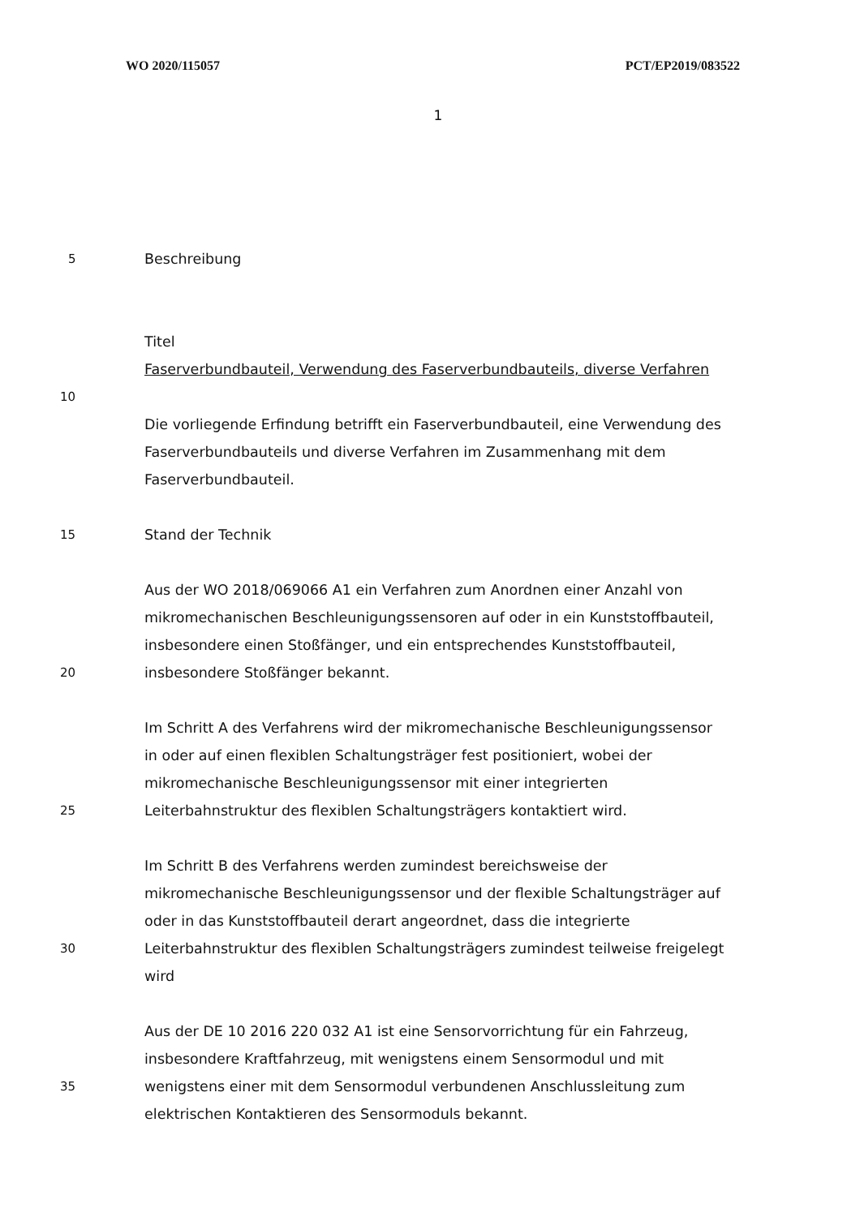WO 2020/115057 PCT/EP2019/083522
1
5
Beschreibung
Titel
Faserverbundbauteil, Verwendung des Faserverbundbauteils, diverse Verfahren
10
Die vorliegende Erfindung betrifft ein Faserverbundbauteil, eine Verwendung des Faserverbundbauteils und diverse Verfahren im Zusammenhang mit dem Faserverbundbauteil.
15
Stand der Technik
20
Aus der WO 2018/069066 A1 ein Verfahren zum Anordnen einer Anzahl von mikromechanischen Beschleunigungssensoren auf oder in ein Kunststoffbauteil, insbesondere einen Stoßfänger, und ein entsprechendes Kunststoffbauteil, insbesondere Stoßfänger bekannt.
25
Im Schritt A des Verfahrens wird der mikromechanische Beschleunigungssensor in oder auf einen flexiblen Schaltungsträger fest positioniert, wobei der mikromechanische Beschleunigungssensor mit einer integrierten Leiterbahnstruktur des flexiblen Schaltungsträgers kontaktiert wird.
30
Im Schritt B des Verfahrens werden zumindest bereichsweise der mikromechanische Beschleunigungssensor und der flexible Schaltungsträger auf oder in das Kunststoffbauteil derart angeordnet, dass die integrierte Leiterbahnstruktur des flexiblen Schaltungsträgers zumindest teilweise freigelegt wird
35
Aus der DE 10 2016 220 032 A1 ist eine Sensorvorrichtung für ein Fahrzeug, insbesondere Kraftfahrzeug, mit wenigstens einem Sensormodul und mit wenigstens einer mit dem Sensormodul verbundenen Anschlussleitung zum elektrischen Kontaktieren des Sensormoduls bekannt.